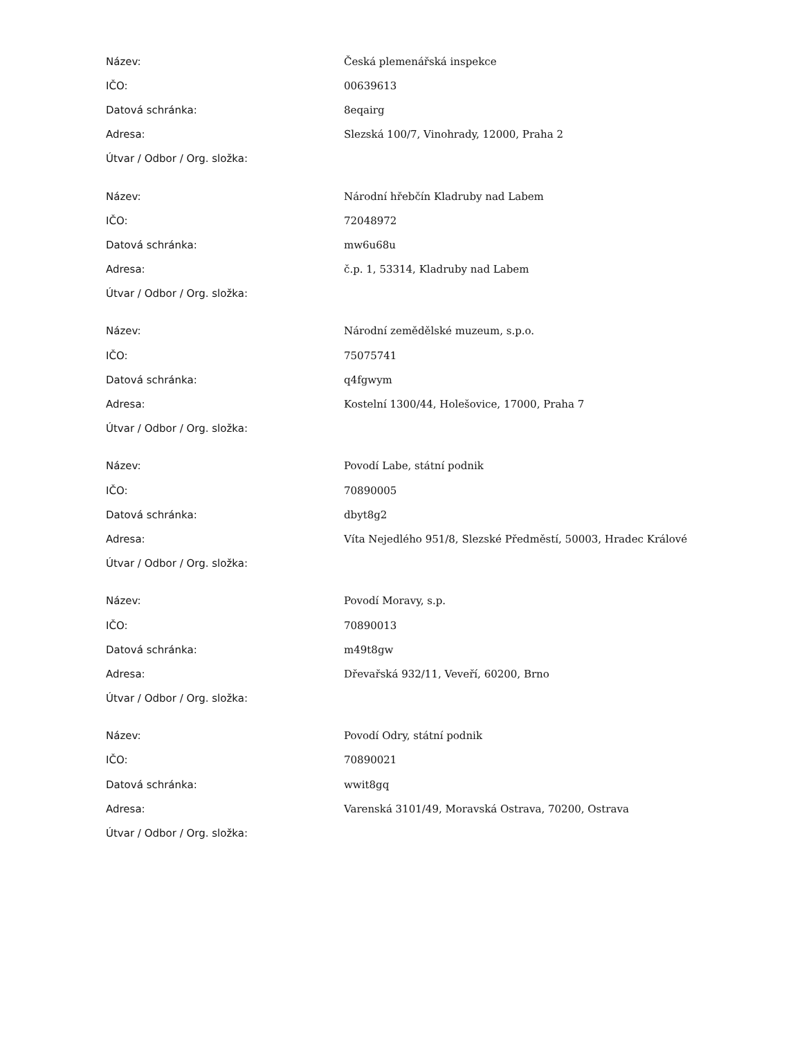| Název: | Česká plemenářská inspekce |
| IČO: | 00639613 |
| Datová schránka: | 8eqairg |
| Adresa: | Slezská 100/7, Vinohrady, 12000, Praha 2 |
| Útvar / Odbor / Org. složka: | |
| Název: | Národní hřebčín Kladruby nad Labem |
| IČO: | 72048972 |
| Datová schránka: | mw6u68u |
| Adresa: | č.p. 1, 53314, Kladruby nad Labem |
| Útvar / Odbor / Org. složka: | |
| Název: | Národní zemědělské muzeum, s.p.o. |
| IČO: | 75075741 |
| Datová schránka: | q4fgwym |
| Adresa: | Kostelní 1300/44, Holešovice, 17000, Praha 7 |
| Útvar / Odbor / Org. složka: | |
| Název: | Povodí Labe, státní podnik |
| IČO: | 70890005 |
| Datová schránka: | dbyt8g2 |
| Adresa: | Víta Nejedlého 951/8, Slezské Předměstí, 50003, Hradec Králové |
| Útvar / Odbor / Org. složka: | |
| Název: | Povodí Moravy, s.p. |
| IČO: | 70890013 |
| Datová schránka: | m49t8gw |
| Adresa: | Dřevařská 932/11, Veveří, 60200, Brno |
| Útvar / Odbor / Org. složka: | |
| Název: | Povodí Odry, státní podnik |
| IČO: | 70890021 |
| Datová schránka: | wwit8gq |
| Adresa: | Varenská 3101/49, Moravská Ostrava, 70200, Ostrava |
| Útvar / Odbor / Org. složka: | |